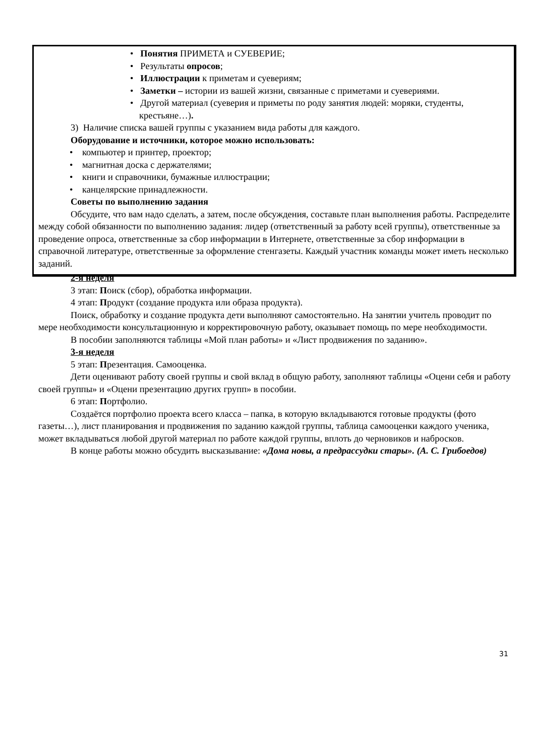• Понятия ПРИМЕТА и СУЕВЕРИЕ;
• Результаты опросов;
• Иллюстрации к приметам и суевериям;
• Заметки – истории из вашей жизни, связанные с приметами и суевериями.
• Другой материал (суеверия и приметы по роду занятия людей: моряки, студенты, крестьяне…).
3) Наличие списка вашей группы с указанием вида работы для каждого.
Оборудование и источники, которое можно использовать:
• компьютер и принтер, проектор;
• магнитная доска с держателями;
• книги и справочники, бумажные иллюстрации;
• канцелярские принадлежности.
Советы по выполнению задания
Обсудите, что вам надо сделать, а затем, после обсуждения, составьте план выполнения работы. Распределите между собой обязанности по выполнению задания: лидер (ответственный за работу всей группы), ответственные за проведение опроса, ответственные за сбор информации в Интернете, ответственные за сбор информации в справочной литературе, ответственные за оформление стенгазеты. Каждый участник команды может иметь несколько заданий.
2-я неделя
3 этап: Поиск (сбор), обработка информации.
4 этап: Продукт (создание продукта или образа продукта).
Поиск, обработку и создание продукта дети выполняют самостоятельно. На занятии учитель проводит по мере необходимости консультационную и корректировочную работу, оказывает помощь по мере необходимости.
В пособии заполняются таблицы «Мой план работы» и «Лист продвижения по заданию».
3-я неделя
5 этап: Презентация. Самооценка.
Дети оценивают работу своей группы и свой вклад в общую работу, заполняют таблицы «Оцени себя и работу своей группы» и «Оцени презентацию других групп» в пособии.
6 этап: Портфолио.
Создаётся портфолио проекта всего класса – папка, в которую вкладываются готовые продукты (фото газеты…), лист планирования и продвижения по заданию каждой группы, таблица самооценки каждого ученика, может вкладываться любой другой материал по работе каждой группы, вплоть до черновиков и набросков.
В конце работы можно обсудить высказывание: «Дома новы, а предрассудки стары». (А. С. Грибоедов)
31